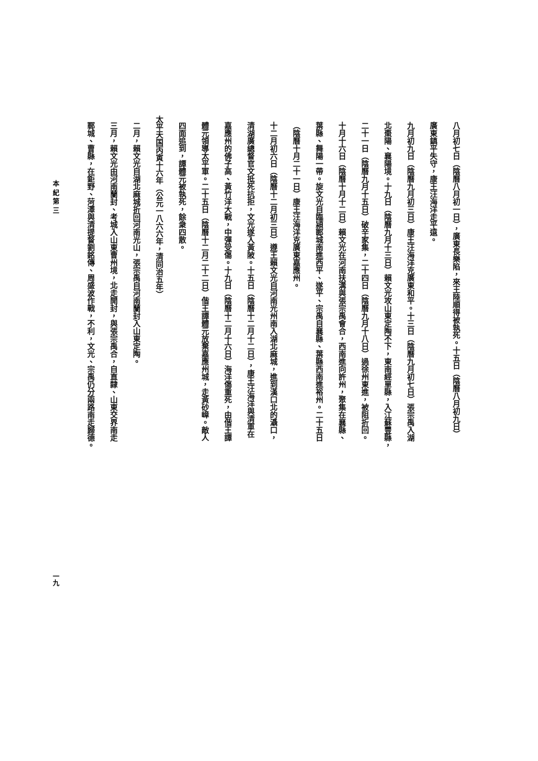八月初七日（陰曆八月初一日），廣東長樂陷，來王陸順得被執死。十五日（陰曆八月初九日）
廣東鎮平失守，康王汪海洋走平遠。
九月初九日（陰曆九月初三日）康王汪海洋克廣東和平。十三日（陰曆九月初七日）張宗禹入湖
北棗陽、襄陽境。十九日（陰曆九月十三日）賴文光攻山東定陶不下，東南經單縣，入江蘇豐縣，
二十一日（陰曆九月十五日）破辛家集，二十四日（陰曆九月十八日）過徐州東進，被阻折回。
十月十六日（陰曆十月十二日）賴文光在河南扶溝與張宗禹會合，西南進向許州，聚集在襄縣、
葉縣、舞陽一帶。旋文光自臨潁郾城南進西平、遂平、宗禹自襄縣、葉縣西南進裕州。二十五日
（陰曆十月二十一日）康王汪海洋克廣東嘉應州。
十二月初六日（陰曆十二月初三日）遵王賴文光自河南光州南入湖北麻城，進到漢口北的灄口，
清湖廣總督官文抵死抗拒，文光遂入黃陂。十五日（陰曆十二月十二日），康王汪海洋與清軍在
嘉應州的佛子高、黃竹洋大戰，中彈受傷。十九日（陰曆十二月十六日）海洋傷重死，由偕王譚
體元領導太平軍。二十五日（陰曆十二月二十二日）偕王譚體元放棄嘉應州城，走黃砂嶂。敵人
四面追到，譚體元被執死，餘衆四散。
太平天国丙寅十六年（公元一八六六年，清同治五年）
二月，賴文光自湖北麻城折回河南光山，張宗禹自河南蘭封入山東定陶。
三月，賴文光由河南蘭封、考城入山東曹州境，北走開封，與張宗禹合，自直隸、山東交界南走
鄆城、曹縣，在鉅野、菏澤與清提督劉銘傳、周盛波作戰，不利，文光、宗禹仍分兩路南走歸德。
本 紀 第 三 一九